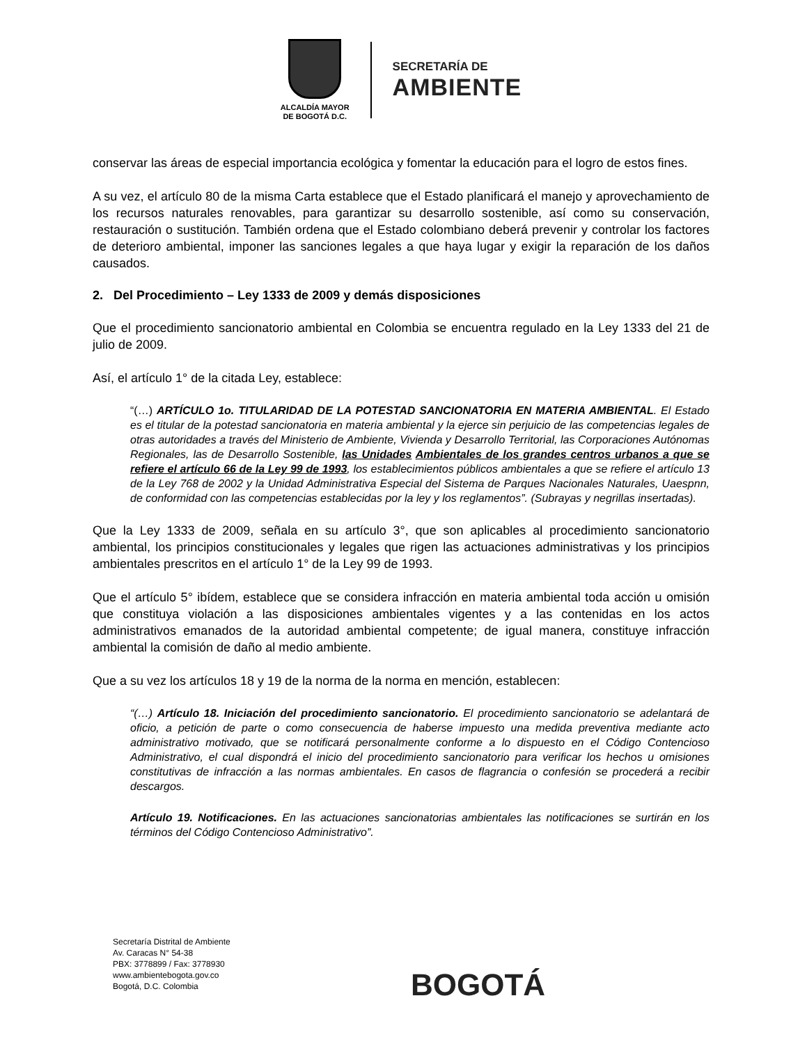ALCALDÍA MAYOR
DE BOGOTÁ D.C.
SECRETARÍA DE
AMBIENTE
conservar las áreas de especial importancia ecológica y fomentar la educación para el logro de estos fines.
A su vez, el artículo 80 de la misma Carta establece que el Estado planificará el manejo y aprovechamiento de los recursos naturales renovables, para garantizar su desarrollo sostenible, así como su conservación, restauración o sustitución. También ordena que el Estado colombiano deberá prevenir y controlar los factores de deterioro ambiental, imponer las sanciones legales a que haya lugar y exigir la reparación de los daños causados.
2. Del Procedimiento – Ley 1333 de 2009 y demás disposiciones
Que el procedimiento sancionatorio ambiental en Colombia se encuentra regulado en la Ley 1333 del 21 de julio de 2009.
Así, el artículo 1° de la citada Ley, establece:
“(…) ARTÍCULO 1o. TITULARIDAD DE LA POTESTAD SANCIONATORIA EN MATERIA AMBIENTAL. El Estado es el titular de la potestad sancionatoria en materia ambiental y la ejerce sin perjuicio de las competencias legales de otras autoridades a través del Ministerio de Ambiente, Vivienda y Desarrollo Territorial, las Corporaciones Autónomas Regionales, las de Desarrollo Sostenible, las Unidades Ambientales de los grandes centros urbanos a que se refiere el artículo 66 de la Ley 99 de 1993, los establecimientos públicos ambientales a que se refiere el artículo 13 de la Ley 768 de 2002 y la Unidad Administrativa Especial del Sistema de Parques Nacionales Naturales, Uaespnn, de conformidad con las competencias establecidas por la ley y los reglamentos”. (Subrayas y negrillas insertadas).
Que la Ley 1333 de 2009, señala en su artículo 3°, que son aplicables al procedimiento sancionatorio ambiental, los principios constitucionales y legales que rigen las actuaciones administrativas y los principios ambientales prescritos en el artículo 1° de la Ley 99 de 1993.
Que el artículo 5° ibídem, establece que se considera infracción en materia ambiental toda acción u omisión que constituya violación a las disposiciones ambientales vigentes y a las contenidas en los actos administrativos emanados de la autoridad ambiental competente; de igual manera, constituye infracción ambiental la comisión de daño al medio ambiente.
Que a su vez los artículos 18 y 19 de la norma de la norma en mención, establecen:
“(…) Artículo 18. Iniciación del procedimiento sancionatorio. El procedimiento sancionatorio se adelantará de oficio, a petición de parte o como consecuencia de haberse impuesto una medida preventiva mediante acto administrativo motivado, que se notificará personalmente conforme a lo dispuesto en el Código Contencioso Administrativo, el cual dispondrá el inicio del procedimiento sancionatorio para verificar los hechos u omisiones constitutivas de infracción a las normas ambientales. En casos de flagrancia o confesión se procederá a recibir descargos.
Artículo 19. Notificaciones. En las actuaciones sancionatorias ambientales las notificaciones se surtirán en los términos del Código Contencioso Administrativo”.
Secretaría Distrital de Ambiente
Av. Caracas N° 54-38
PBX: 3778899 / Fax: 3778930
www.ambientebogota.gov.co
Bogotá, D.C. Colombia
BOGOTÁ